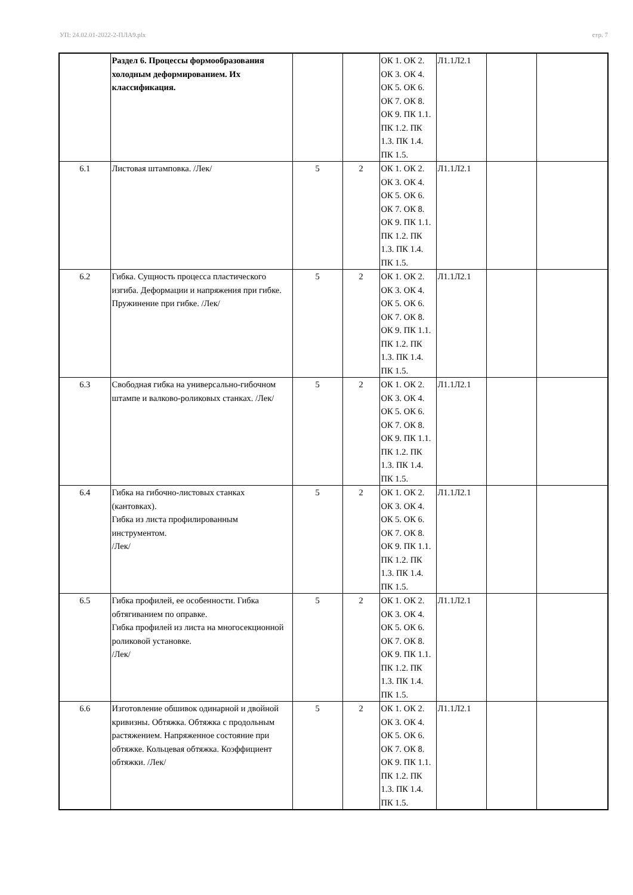УП: 24.02.01-2022-2-ПЛА9.plx стр. 7
| | Раздел 6. Процессы формообразования холодным деформированием. Их классификация. | | | ОК 1. ОК 2. ОК 3. ОК 4. ОК 5. ОК 6. ОК 7. ОК 8. ОК 9. ПК 1.1. ПК 1.2. ПК 1.3. ПК 1.4. ПК 1.5. | Л1.1Л2.1 | | |
| 6.1 | Листовая штамповка. /Лек/ | 5 | 2 | ОК 1. ОК 2. ОК 3. ОК 4. ОК 5. ОК 6. ОК 7. ОК 8. ОК 9. ПК 1.1. ПК 1.2. ПК 1.3. ПК 1.4. ПК 1.5. | Л1.1Л2.1 | | |
| 6.2 | Гибка. Сущность процесса пластического изгиба. Деформации и напряжения при гибке. Пружинение при гибке. /Лек/ | 5 | 2 | ОК 1. ОК 2. ОК 3. ОК 4. ОК 5. ОК 6. ОК 7. ОК 8. ОК 9. ПК 1.1. ПК 1.2. ПК 1.3. ПК 1.4. ПК 1.5. | Л1.1Л2.1 | | |
| 6.3 | Свободная гибка на универсально-гибочном штампе и валково-роликовых станках. /Лек/ | 5 | 2 | ОК 1. ОК 2. ОК 3. ОК 4. ОК 5. ОК 6. ОК 7. ОК 8. ОК 9. ПК 1.1. ПК 1.2. ПК 1.3. ПК 1.4. ПК 1.5. | Л1.1Л2.1 | | |
| 6.4 | Гибка на гибочно-листовых станках (кантовках). Гибка из листа профилированным инструментом. /Лек/ | 5 | 2 | ОК 1. ОК 2. ОК 3. ОК 4. ОК 5. ОК 6. ОК 7. ОК 8. ОК 9. ПК 1.1. ПК 1.2. ПК 1.3. ПК 1.4. ПК 1.5. | Л1.1Л2.1 | | |
| 6.5 | Гибка профилей, ее особенности. Гибка обтягиванием по оправке. Гибка профилей из листа на многосекционной роликовой установке. /Лек/ | 5 | 2 | ОК 1. ОК 2. ОК 3. ОК 4. ОК 5. ОК 6. ОК 7. ОК 8. ОК 9. ПК 1.1. ПК 1.2. ПК 1.3. ПК 1.4. ПК 1.5. | Л1.1Л2.1 | | |
| 6.6 | Изготовление обшивок одинарной и двойной кривизны. Обтяжка. Обтяжка с продольным растяжением. Напряженное состояние при обтяжке. Кольцевая обтяжка. Коэффициент обтяжки. /Лек/ | 5 | 2 | ОК 1. ОК 2. ОК 3. ОК 4. ОК 5. ОК 6. ОК 7. ОК 8. ОК 9. ПК 1.1. ПК 1.2. ПК 1.3. ПК 1.4. ПК 1.5. | Л1.1Л2.1 | | |